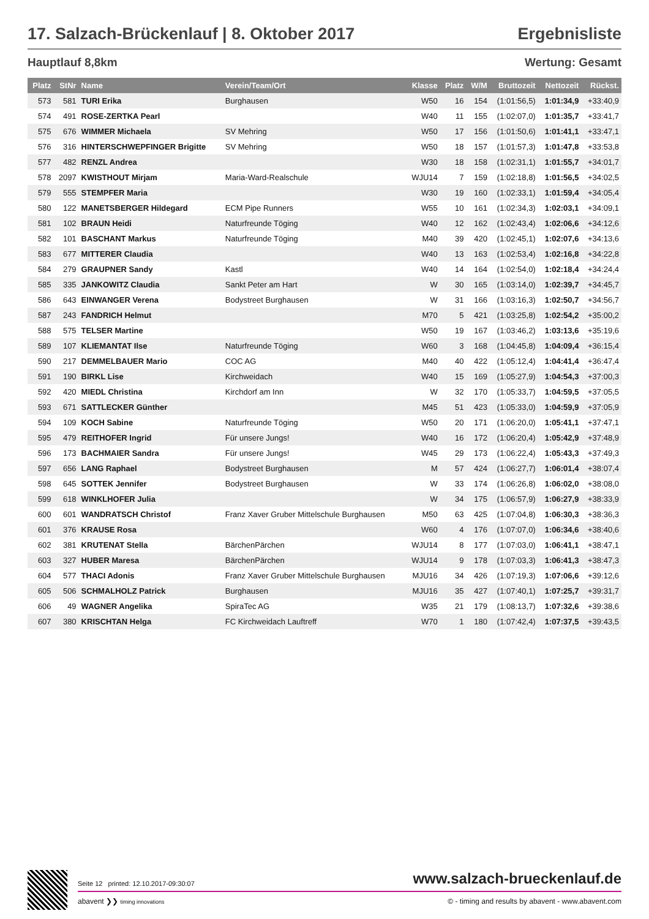17. Salzach-Brückenlauf | 8. Oktober 2017
Ergebnisliste
Hauptlauf 8,8km Wertung: Gesamt
| Platz | StNr | Name | Verein/Team/Ort | Klasse | Platz | W/M | Bruttozeit | Nettozeit | Rückst. |
| --- | --- | --- | --- | --- | --- | --- | --- | --- | --- |
| 573 | 581 | TURI Erika | Burghausen | W50 | 16 | 154 | (1:01:56,5) | 1:01:34,9 | +33:40,9 |
| 574 | 491 | ROSE-ZERTKA Pearl | | W40 | 11 | 155 | (1:02:07,0) | 1:01:35,7 | +33:41,7 |
| 575 | 676 | WIMMER Michaela | SV Mehring | W50 | 17 | 156 | (1:01:50,6) | 1:01:41,1 | +33:47,1 |
| 576 | 316 | HINTERSCHWEPFINGER Brigitte | SV Mehring | W50 | 18 | 157 | (1:01:57,3) | 1:01:47,8 | +33:53,8 |
| 577 | 482 | RENZL Andrea | | W30 | 18 | 158 | (1:02:31,1) | 1:01:55,7 | +34:01,7 |
| 578 | 2097 | KWISTHOUT Mirjam | Maria-Ward-Realschule | WJU14 | 7 | 159 | (1:02:18,8) | 1:01:56,5 | +34:02,5 |
| 579 | 555 | STEMPFER Maria | | W30 | 19 | 160 | (1:02:33,1) | 1:01:59,4 | +34:05,4 |
| 580 | 122 | MANETSBERGER Hildegard | ECM Pipe Runners | W55 | 10 | 161 | (1:02:34,3) | 1:02:03,1 | +34:09,1 |
| 581 | 102 | BRAUN Heidi | Naturfreunde Töging | W40 | 12 | 162 | (1:02:43,4) | 1:02:06,6 | +34:12,6 |
| 582 | 101 | BASCHANT Markus | Naturfreunde Töging | M40 | 39 | 420 | (1:02:45,1) | 1:02:07,6 | +34:13,6 |
| 583 | 677 | MITTERER Claudia | | W40 | 13 | 163 | (1:02:53,4) | 1:02:16,8 | +34:22,8 |
| 584 | 279 | GRAUPNER Sandy | Kastl | W40 | 14 | 164 | (1:02:54,0) | 1:02:18,4 | +34:24,4 |
| 585 | 335 | JANKOWITZ Claudia | Sankt Peter am Hart | W | 30 | 165 | (1:03:14,0) | 1:02:39,7 | +34:45,7 |
| 586 | 643 | EINWANGER Verena | Bodystreet Burghausen | W | 31 | 166 | (1:03:16,3) | 1:02:50,7 | +34:56,7 |
| 587 | 243 | FANDRICH Helmut | | M70 | 5 | 421 | (1:03:25,8) | 1:02:54,2 | +35:00,2 |
| 588 | 575 | TELSER Martine | | W50 | 19 | 167 | (1:03:46,2) | 1:03:13,6 | +35:19,6 |
| 589 | 107 | KLIEMANTAT Ilse | Naturfreunde Töging | W60 | 3 | 168 | (1:04:45,8) | 1:04:09,4 | +36:15,4 |
| 590 | 217 | DEMMELBAUER Mario | COC AG | M40 | 40 | 422 | (1:05:12,4) | 1:04:41,4 | +36:47,4 |
| 591 | 190 | BIRKL Lise | Kirchweidach | W40 | 15 | 169 | (1:05:27,9) | 1:04:54,3 | +37:00,3 |
| 592 | 420 | MIEDL Christina | Kirchdorf am Inn | W | 32 | 170 | (1:05:33,7) | 1:04:59,5 | +37:05,5 |
| 593 | 671 | SATTLECKER Günther | | M45 | 51 | 423 | (1:05:33,0) | 1:04:59,9 | +37:05,9 |
| 594 | 109 | KOCH Sabine | Naturfreunde Töging | W50 | 20 | 171 | (1:06:20,0) | 1:05:41,1 | +37:47,1 |
| 595 | 479 | REITHOFER Ingrid | Für unsere Jungs! | W40 | 16 | 172 | (1:06:20,4) | 1:05:42,9 | +37:48,9 |
| 596 | 173 | BACHMAIER Sandra | Für unsere Jungs! | W45 | 29 | 173 | (1:06:22,4) | 1:05:43,3 | +37:49,3 |
| 597 | 656 | LANG Raphael | Bodystreet Burghausen | M | 57 | 424 | (1:06:27,7) | 1:06:01,4 | +38:07,4 |
| 598 | 645 | SOTTEK Jennifer | Bodystreet Burghausen | W | 33 | 174 | (1:06:26,8) | 1:06:02,0 | +38:08,0 |
| 599 | 618 | WINKLHOFER Julia | | W | 34 | 175 | (1:06:57,9) | 1:06:27,9 | +38:33,9 |
| 600 | 601 | WANDRATSCH Christof | Franz Xaver Gruber Mittelschule Burghausen | M50 | 63 | 425 | (1:07:04,8) | 1:06:30,3 | +38:36,3 |
| 601 | 376 | KRAUSE Rosa | | W60 | 4 | 176 | (1:07:07,0) | 1:06:34,6 | +38:40,6 |
| 602 | 381 | KRUTENAT Stella | BärchenPärchen | WJU14 | 8 | 177 | (1:07:03,0) | 1:06:41,1 | +38:47,1 |
| 603 | 327 | HUBER Maresa | BärchenPärchen | WJU14 | 9 | 178 | (1:07:03,3) | 1:06:41,3 | +38:47,3 |
| 604 | 577 | THACI Adonis | Franz Xaver Gruber Mittelschule Burghausen | MJU16 | 34 | 426 | (1:07:19,3) | 1:07:06,6 | +39:12,6 |
| 605 | 506 | SCHMALHOLZ Patrick | Burghausen | MJU16 | 35 | 427 | (1:07:40,1) | 1:07:25,7 | +39:31,7 |
| 606 | 49 | WAGNER Angelika | SpiraTec AG | W35 | 21 | 179 | (1:08:13,7) | 1:07:32,6 | +39:38,6 |
| 607 | 380 | KRISCHTAN Helga | FC Kirchweidach Lauftreff | W70 | 1 | 180 | (1:07:42,4) | 1:07:37,5 | +39:43,5 |
Seite 12 printed: 12.10.2017-09:30:07 www.salzach-brueckenlauf.de
abavent ❯❯ timing innovations © - timing and results by abavent - www.abavent.com